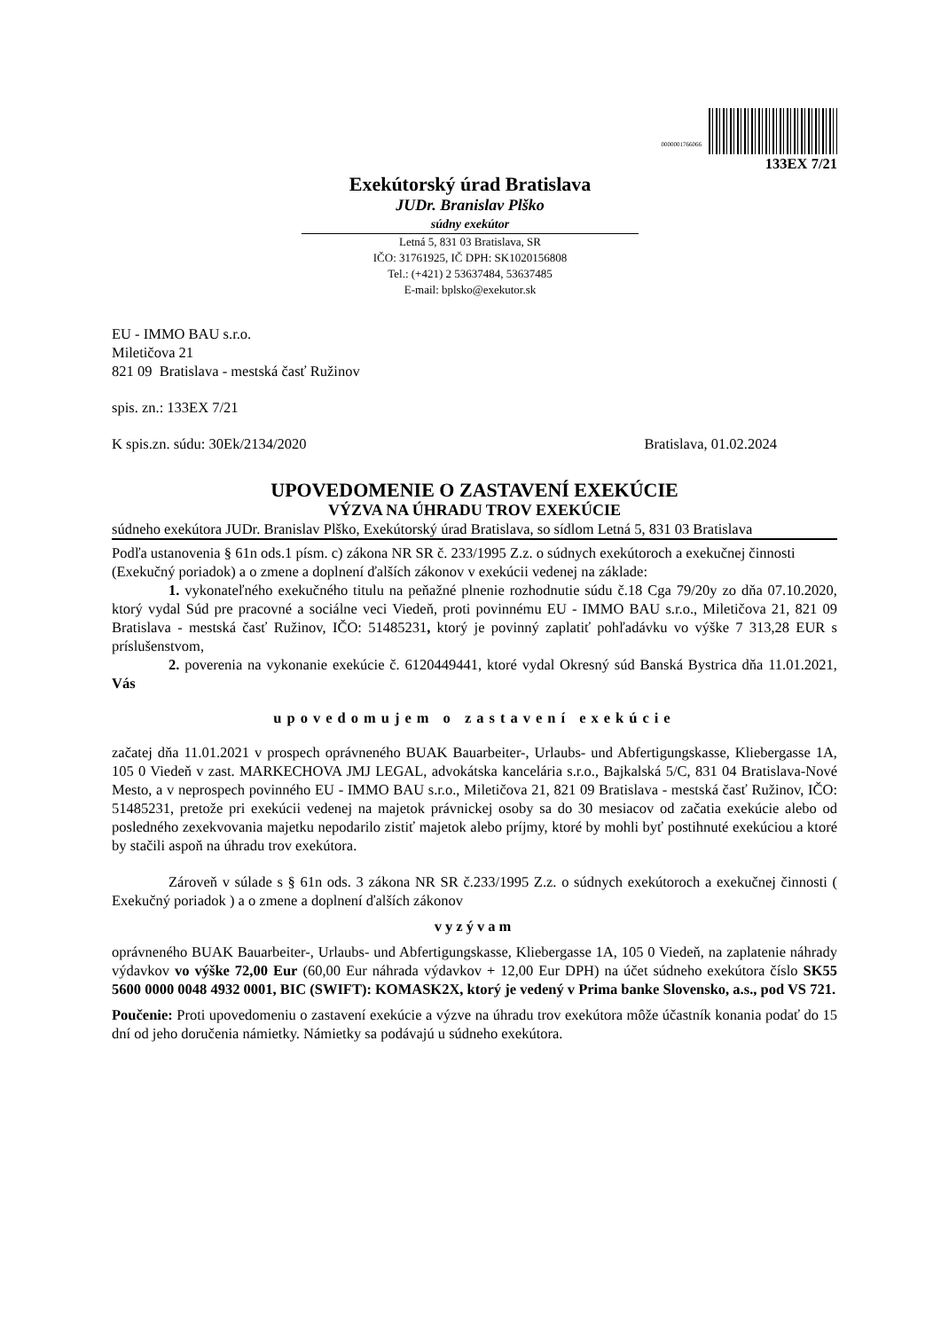0000001766066
133EX 7/21
Exekútorský úrad Bratislava
JUDr. Branislav Plško
súdny exekútor
Letná 5, 831 03 Bratislava, SR
IČO: 31761925, IČ DPH: SK1020156808
Tel.: (+421) 2 53637484, 53637485
E-mail: bplsko@exekutor.sk
EU - IMMO BAU s.r.o.
Miletičova 21
821 09 Bratislava - mestská časť Ružinov
spis. zn.: 133EX 7/21
K spis.zn. súdu: 30Ek/2134/2020 Bratislava, 01.02.2024
UPOVEDOMENIE O ZASTAVENÍ EXEKÚCIE
VÝZVA NA ÚHRADU TROV EXEKÚCIE
súdneho exekútora JUDr. Branislav Plško, Exekútorský úrad Bratislava, so sídlom Letná 5, 831 03 Bratislava
Podľa ustanovenia § 61n ods.1 písm. c) zákona NR SR č. 233/1995 Z.z. o súdnych exekútoroch a exekučnej činnosti (Exekučný poriadok) a o zmene a doplnení ďalších zákonov v exekúcii vedenej na základe:
1. vykonateľného exekučného titulu na peňažné plnenie rozhodnutie súdu č.18 Cga 79/20y zo dňa 07.10.2020, ktorý vydal Súd pre pracovné a sociálne veci Viedeň, proti povinnému EU - IMMO BAU s.r.o., Miletičova 21, 821 09 Bratislava - mestská časť Ružinov, IČO: 51485231, ktorý je povinný zaplatiť pohľadávku vo výške 7 313,28 EUR s príslušenstvom,
2. poverenia na vykonanie exekúcie č. 6120449441, ktoré vydal Okresný súd Banská Bystrica dňa 11.01.2021, Vás
upovedomujem o zastavení exekúcie
začatej dňa 11.01.2021 v prospech oprávneného BUAK Bauarbeiter-, Urlaubs- und Abfertigungskasse, Kliebergasse 1A, 105 0 Viedeň v zast. MARKECHOVA JMJ LEGAL, advokátska kancelária s.r.o., Bajkalská 5/C, 831 04 Bratislava-Nové Mesto, a v neprospech povinného EU - IMMO BAU s.r.o., Miletičova 21, 821 09 Bratislava - mestská časť Ružinov, IČO: 51485231, pretože pri exekúcii vedenej na majetok právnickej osoby sa do 30 mesiacov od začatia exekúcie alebo od posledného zexekvovania majetku nepodarilo zistiť majetok alebo príjmy, ktoré by mohli byť postihnuté exekúciou a ktoré by stačili aspoň na úhradu trov exekútora.
Zároveň v súlade s § 61n ods. 3 zákona NR SR č.233/1995 Z.z. o súdnych exekútoroch a exekučnej činnosti ( Exekučný poriadok ) a o zmene a doplnení ďalších zákonov
vyzývam
oprávneného BUAK Bauarbeiter-, Urlaubs- und Abfertigungskasse, Kliebergasse 1A, 105 0 Viedeň, na zaplatenie náhrady výdavkov vo výške 72,00 Eur (60,00 Eur náhrada výdavkov + 12,00 Eur DPH) na účet súdneho exekútora číslo SK55 5600 0000 0048 4932 0001, BIC (SWIFT): KOMASK2X, ktorý je vedený v Prima banke Slovensko, a.s., pod VS 721.
Poučenie: Proti upovedomeniu o zastavení exekúcie a výzve na úhradu trov exekútora môže účastník konania podať do 15 dní od jeho doručenia námietky. Námietky sa podávajú u súdneho exekútora.